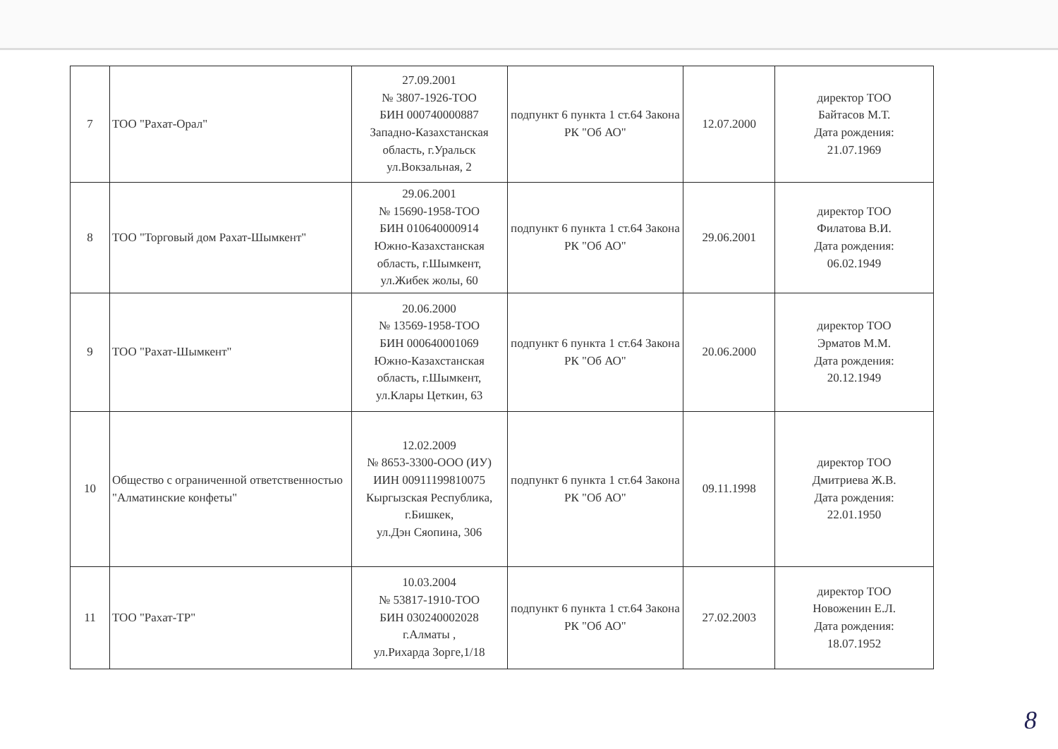| 7 | ТОО "Рахат-Орал" | 27.09.2001 № 3807-1926-ТОО БИН 000740000887 Западно-Казахстанская область, г.Уральск ул.Вокзальная, 2 | подпункт 6 пункта 1 ст.64 Закона РК "Об АО" | 12.07.2000 | директор ТОО Байтасов М.Т. Дата рождения: 21.07.1969 |
| 8 | ТОО "Торговый дом Рахат-Шымкент" | 29.06.2001 № 15690-1958-ТОО БИН 010640000914 Южно-Казахстанская область, г.Шымкент, ул.Жибек жолы, 60 | подпункт 6 пункта 1 ст.64 Закона РК "Об АО" | 29.06.2001 | директор ТОО Филатова В.И. Дата рождения: 06.02.1949 |
| 9 | ТОО "Рахат-Шымкент" | 20.06.2000 № 13569-1958-ТОО БИН 000640001069 Южно-Казахстанская область, г.Шымкент, ул.Клары Цеткин, 63 | подпункт 6 пункта 1 ст.64 Закона РК "Об АО" | 20.06.2000 | директор ТОО Эрматов М.М. Дата рождения: 20.12.1949 |
| 10 | Общество с ограниченной ответственностью "Алматинские конфеты" | 12.02.2009 № 8653-3300-ООО (ИУ) ИИН 00911199810075 Кыргызская Республика, г.Бишкек, ул.Дэн Сяопина, 306 | подпункт 6 пункта 1 ст.64 Закона РК "Об АО" | 09.11.1998 | директор ТОО Дмитриева Ж.В. Дата рождения: 22.01.1950 |
| 11 | ТОО "Рахат-ТР" | 10.03.2004 № 53817-1910-ТОО БИН 030240002028 г.Алматы , ул.Рихарда Зорге,1/18 | подпункт 6 пункта 1 ст.64 Закона РК "Об АО" | 27.02.2003 | директор ТОО Новоженин Е.Л. Дата рождения: 18.07.1952 |
8